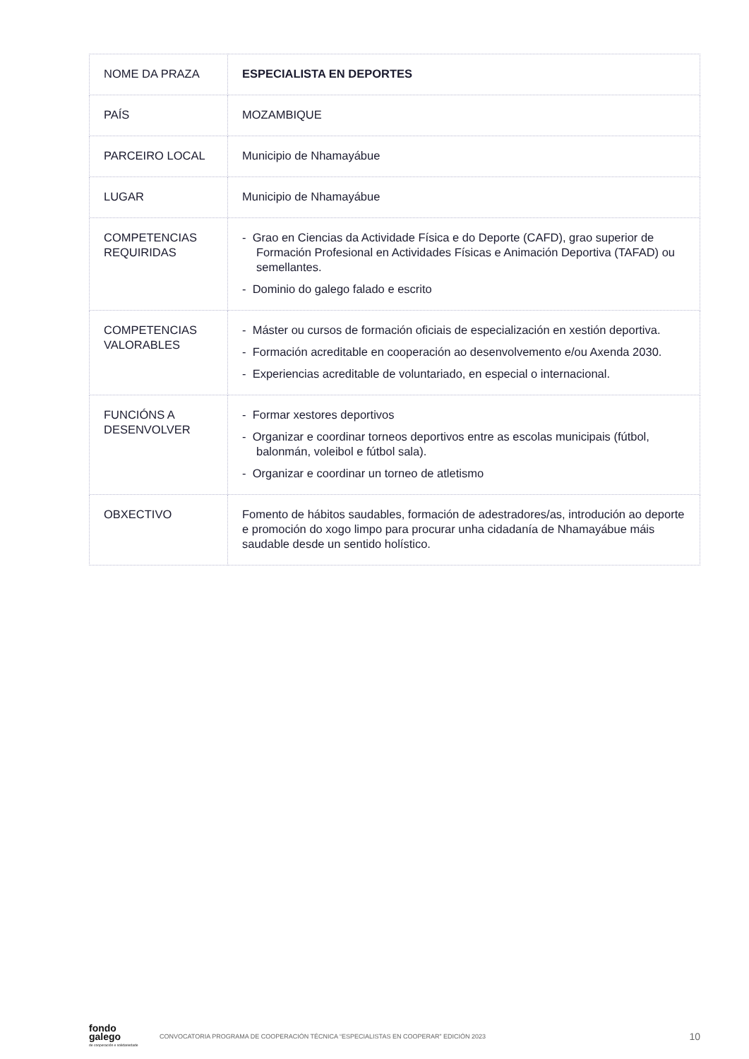| NOME DA PRAZA | ESPECIALISTA EN DEPORTES |
| PAÍS | MOZAMBIQUE |
| PARCEIRO LOCAL | Municipio de Nhamayábue |
| LUGAR | Municipio de Nhamayábue |
| COMPETENCIAS REQUIRIDAS | - Grao en Ciencias da Actividade Física e do Deporte (CAFD), grao superior de Formación Profesional en Actividades Físicas e Animación Deportiva (TAFAD) ou semellantes. - Dominio do galego falado e escrito |
| COMPETENCIAS VALORABLES | - Máster ou cursos de formación oficiais de especialización en xestión deportiva. - Formación acreditable en cooperación ao desenvolvemento e/ou Axenda 2030. - Experiencias acreditable de voluntariado, en especial o internacional. |
| FUNCIÓNS A DESENVOLVER | - Formar xestores deportivos - Organizar e coordinar torneos deportivos entre as escolas municipais (fútbol, balonmán, voleibol e fútbol sala). - Organizar e coordinar un torneo de atletismo |
| OBXECTIVO | Fomento de hábitos saudables, formación de adestradores/as, introdución ao deporte e promoción do xogo limpo para procurar unha cidadanía de Nhamayábue máis saudable desde un sentido holístico. |
fondo galego
de cooperación e solidariedade
CONVOCATORIA PROGRAMA DE COOPERACIÓN TÉCNICA “ESPECIALISTAS EN COOPERAR” EDICIÓN 2023
10